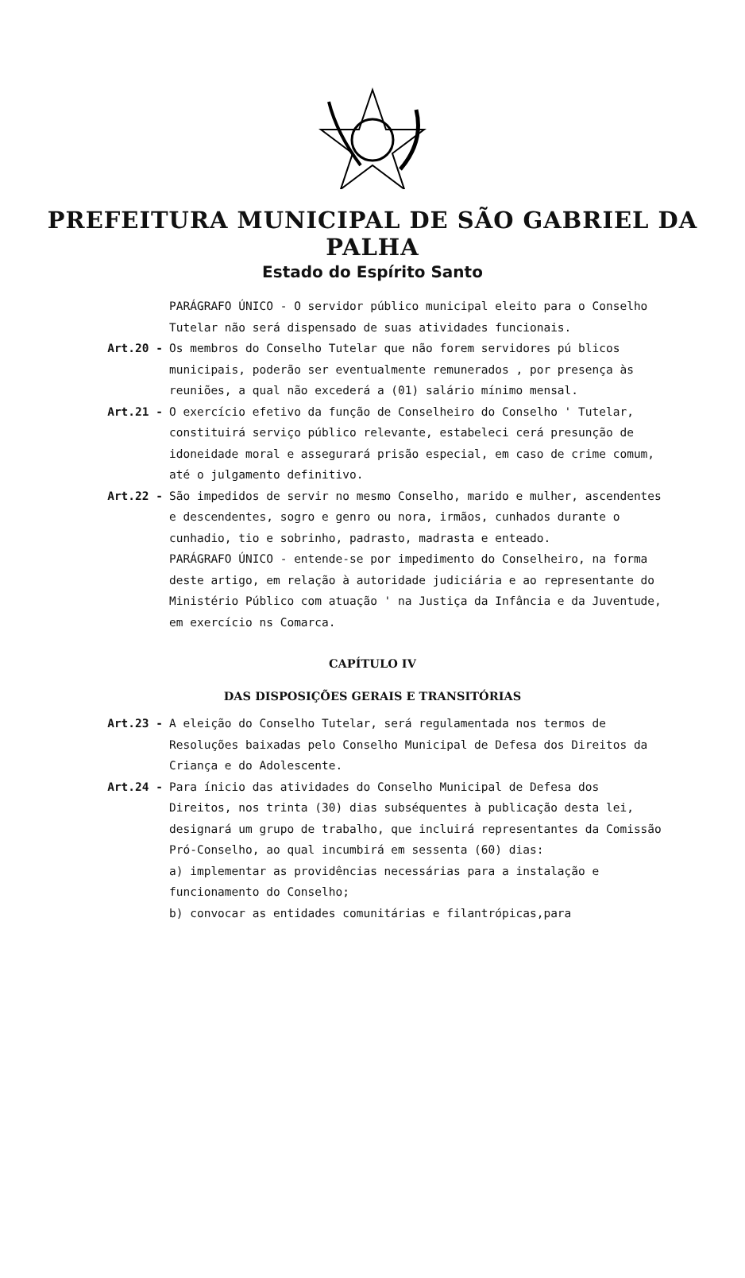PREFEITURA MUNICIPAL DE SÃO GABRIEL DA PALHA
Estado do Espírito Santo
PARÁGRAFO ÚNICO - O servidor público municipal eleito para o Conselho Tutelar não será dispensado de suas atividades funcionais.
Art.20 - Os membros do Conselho Tutelar que não forem servidores pú blicos municipais, poderão ser eventualmente remunerados , por presença às reuniões, a qual não excederá a (01) salário mínimo mensal.
Art.21 - O exercício efetivo da função de Conselheiro do Conselho ' Tutelar, constituirá serviço público relevante, estabeleci cerá presunção de idoneidade moral e assegurará prisão especial, em caso de crime comum, até o julgamento definitivo.
Art.22 - São impedidos de servir no mesmo Conselho, marido e mulher, ascendentes e descendentes, sogro e genro ou nora, irmãos, cunhados durante o cunhadio, tio e sobrinho, padrasto, madrasta e enteado.
PARÁGRAFO ÚNICO - entende-se por impedimento do Conselheiro, na forma deste artigo, em relação à autoridade judiciária e ao representante do Ministério Público com atuação ' na Justiça da Infância e da Juventude, em exercício ns Comarca.
CAPÍTULO IV
DAS DISPOSIÇÕES GERAIS E TRANSITÓRIAS
Art.23 - A eleição do Conselho Tutelar, será regulamentada nos termos de Resoluções baixadas pelo Conselho Municipal de Defesa dos Direitos da Criança e do Adolescente.
Art.24 - Para ínicio das atividades do Conselho Municipal de Defesa dos Direitos, nos trinta (30) dias subséquentes à publicação desta lei, designará um grupo de trabalho, que incluirá representantes da Comissão Pró-Conselho, ao qual incumbirá em sessenta (60) dias:
a) implementar as providências necessárias para a instalação e funcionamento do Conselho;
b) convocar as entidades comunitárias e filantrópicas,para